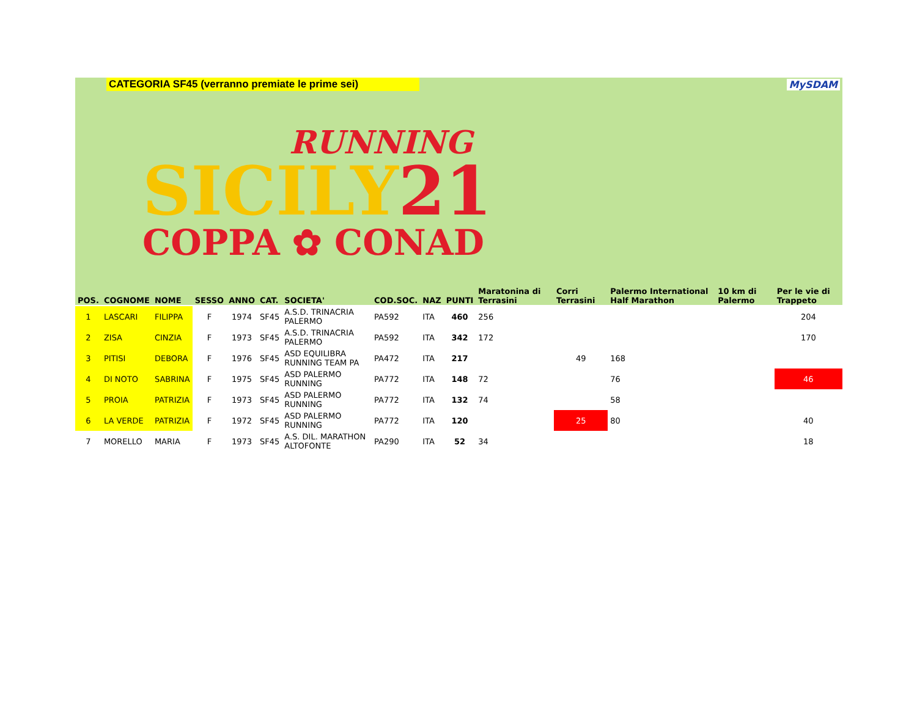CATEGORIA SF45 (verranno premiate le prime sei) MySDAM
RUNNING
SICILY21
COPPA ✿ CONAD
| POS. | COGNOME | NOME | SESSO | ANNO | CAT. | SOCIETA' | COD.SOC. | NAZ | PUNTI | Maratonina di Terrasini | Corri Terrasini | Palermo International Half Marathon | 10 km di Palermo | Per le vie di Trappeto |
| --- | --- | --- | --- | --- | --- | --- | --- | --- | --- | --- | --- | --- | --- | --- |
| 1 | LASCARI | FILIPPA | F | 1974 | SF45 | A.S.D. TRINACRIA PALERMO | PA592 | ITA | 460 | 256 | | | | 204 |
| 2 | ZISA | CINZIA | F | 1973 | SF45 | A.S.D. TRINACRIA PALERMO | PA592 | ITA | 342 | 172 | | | | 170 |
| 3 | PITISI | DEBORA | F | 1976 | SF45 | ASD EQUILIBRA RUNNING TEAM PA | PA472 | ITA | 217 | | 49 | 168 | | |
| 4 | DI NOTO | SABRINA | F | 1975 | SF45 | ASD PALERMO RUNNING | PA772 | ITA | 148 | 72 | | 76 | | 46 |
| 5 | PROIA | PATRIZIA | F | 1973 | SF45 | ASD PALERMO RUNNING | PA772 | ITA | 132 | 74 | | 58 | | |
| 6 | LA VERDE | PATRIZIA | F | 1972 | SF45 | ASD PALERMO RUNNING | PA772 | ITA | 120 | | 25 | 80 | | 40 |
| 7 | MORELLO | MARIA | F | 1973 | SF45 | A.S. DIL. MARATHON ALTOFONTE | PA290 | ITA | 52 | 34 | | | | 18 |